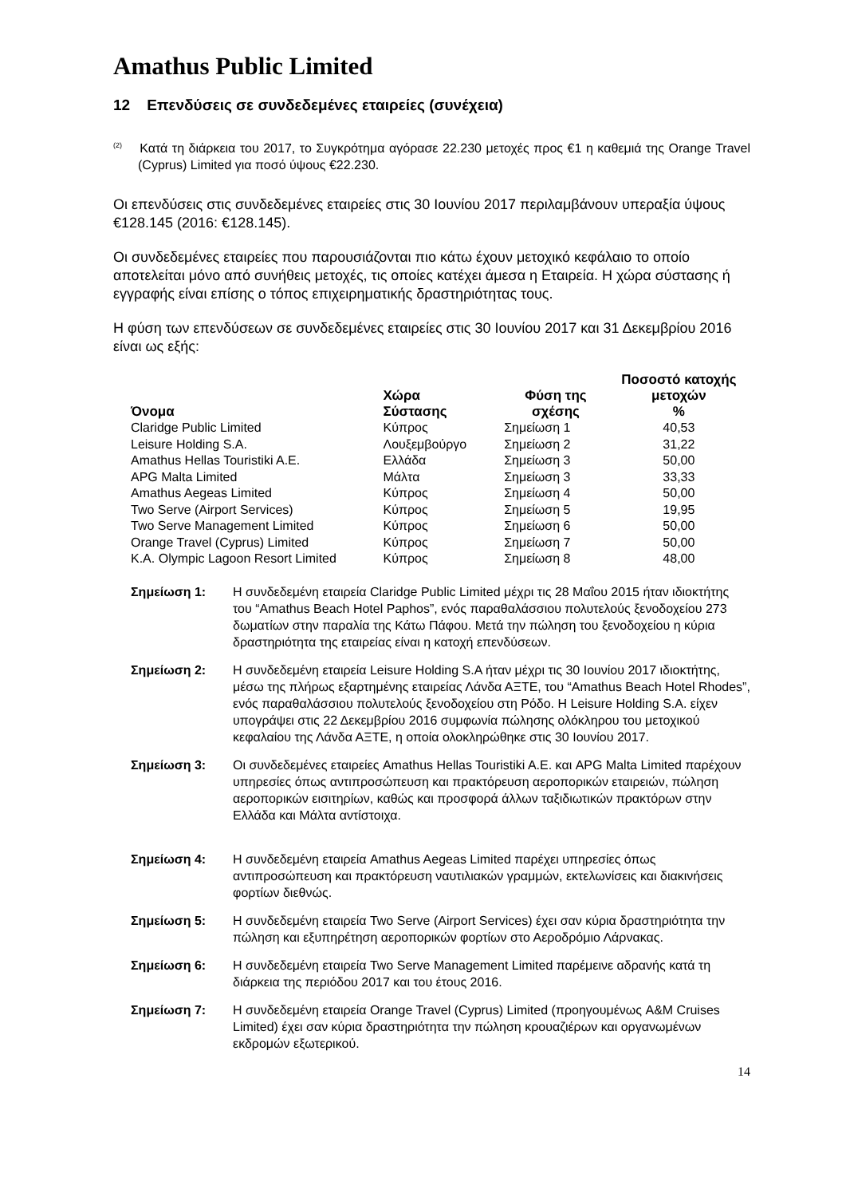Amathus Public Limited
12 Επενδύσεις σε συνδεδεμένες εταιρείες (συνέχεια)
<sup>(2)</sup> Κατά τη διάρκεια του 2017, το Συγκρότημα αγόρασε 22.230 μετοχές προς €1 η καθεμιά της Orange Travel (Cyprus) Limited για ποσό ύψους €22.230.
Οι επενδύσεις στις συνδεδεμένες εταιρείες στις 30 Ιουνίου 2017 περιλαμβάνουν υπεραξία ύψους €128.145 (2016: €128.145).
Οι συνδεδεμένες εταιρείες που παρουσιάζονται πιο κάτω έχουν μετοχικό κεφάλαιο το οποίο αποτελείται μόνο από συνήθεις μετοχές, τις οποίες κατέχει άμεσα η Εταιρεία. Η χώρα σύστασης ή εγγραφής είναι επίσης ο τόπος επιχειρηματικής δραστηριότητας τους.
Η φύση των επενδύσεων σε συνδεδεμένες εταιρείες στις 30 Ιουνίου 2017 και 31 Δεκεμβρίου 2016 είναι ως εξής:
| Όνομα | Χώρα Σύστασης | Φύση της σχέσης | Ποσοστό κατοχής μετοχών % |
| --- | --- | --- | --- |
| Claridge Public Limited | Κύπρος | Σημείωση 1 | 40,53 |
| Leisure Holding S.A. | Λουξεμβούργο | Σημείωση 2 | 31,22 |
| Amathus Hellas Touristiki A.E. | Ελλάδα | Σημείωση 3 | 50,00 |
| APG Malta Limited | Μάλτα | Σημείωση 3 | 33,33 |
| Amathus Aegeas Limited | Κύπρος | Σημείωση 4 | 50,00 |
| Two Serve (Airport Services) | Κύπρος | Σημείωση 5 | 19,95 |
| Two Serve Management Limited | Κύπρος | Σημείωση 6 | 50,00 |
| Orange Travel (Cyprus) Limited | Κύπρος | Σημείωση 7 | 50,00 |
| K.A. Olympic Lagoon Resort Limited | Κύπρος | Σημείωση 8 | 48,00 |
Σημείωση 1: Η συνδεδεμένη εταιρεία Claridge Public Limited μέχρι τις 28 Μαΐου 2015 ήταν ιδιοκτήτης του “Amathus Beach Hotel Paphos”, ενός παραθαλάσσιου πολυτελούς ξενοδοχείου 273 δωματίων στην παραλία της Κάτω Πάφου. Μετά την πώληση του ξενοδοχείου η κύρια δραστηριότητα της εταιρείας είναι η κατοχή επενδύσεων.
Σημείωση 2: Η συνδεδεμένη εταιρεία Leisure Holding S.A ήταν μέχρι τις 30 Ιουνίου 2017 ιδιοκτήτης, μέσω της πλήρως εξαρτημένης εταιρείας Λάνδα ΑΞΤΕ, του “Amathus Beach Hotel Rhodes”, ενός παραθαλάσσιου πολυτελούς ξενοδοχείου στη Ρόδο. Η Leisure Holding S.A. είχεν υπογράψει στις 22 Δεκεμβρίου 2016 συμφωνία πώλησης ολόκληρου του μετοχικού κεφαλαίου της Λάνδα ΑΞΤΕ, η οποία ολοκληρώθηκε στις 30 Ιουνίου 2017.
Σημείωση 3: Οι συνδεδεμένες εταιρείες Amathus Hellas Touristiki A.E. και APG Malta Limited παρέχουν υπηρεσίες όπως αντιπροσώπευση και πρακτόρευση αεροπορικών εταιρειών, πώληση αεροπορικών εισιτηρίων, καθώς και προσφορά άλλων ταξιδιωτικών πρακτόρων στην Ελλάδα και Μάλτα αντίστοιχα.
Σημείωση 4: Η συνδεδεμένη εταιρεία Amathus Aegeas Limited παρέχει υπηρεσίες όπως αντιπροσώπευση και πρακτόρευση ναυτιλιακών γραμμών, εκτελωνίσεις και διακινήσεις φορτίων διεθνώς.
Σημείωση 5: Η συνδεδεμένη εταιρεία Two Serve (Airport Services) έχει σαν κύρια δραστηριότητα την πώληση και εξυπηρέτηση αεροπορικών φορτίων στο Αεροδρόμιο Λάρνακας.
Σημείωση 6: Η συνδεδεμένη εταιρεία Two Serve Management Limited παρέμεινε αδρανής κατά τη διάρκεια της περιόδου 2017 και του έτους 2016.
Σημείωση 7: Η συνδεδεμένη εταιρεία Orange Travel (Cyprus) Limited (προηγουμένως A&M Cruises Limited) έχει σαν κύρια δραστηριότητα την πώληση κρουαζιέρων και οργανωμένων εκδρομών εξωτερικού.
14